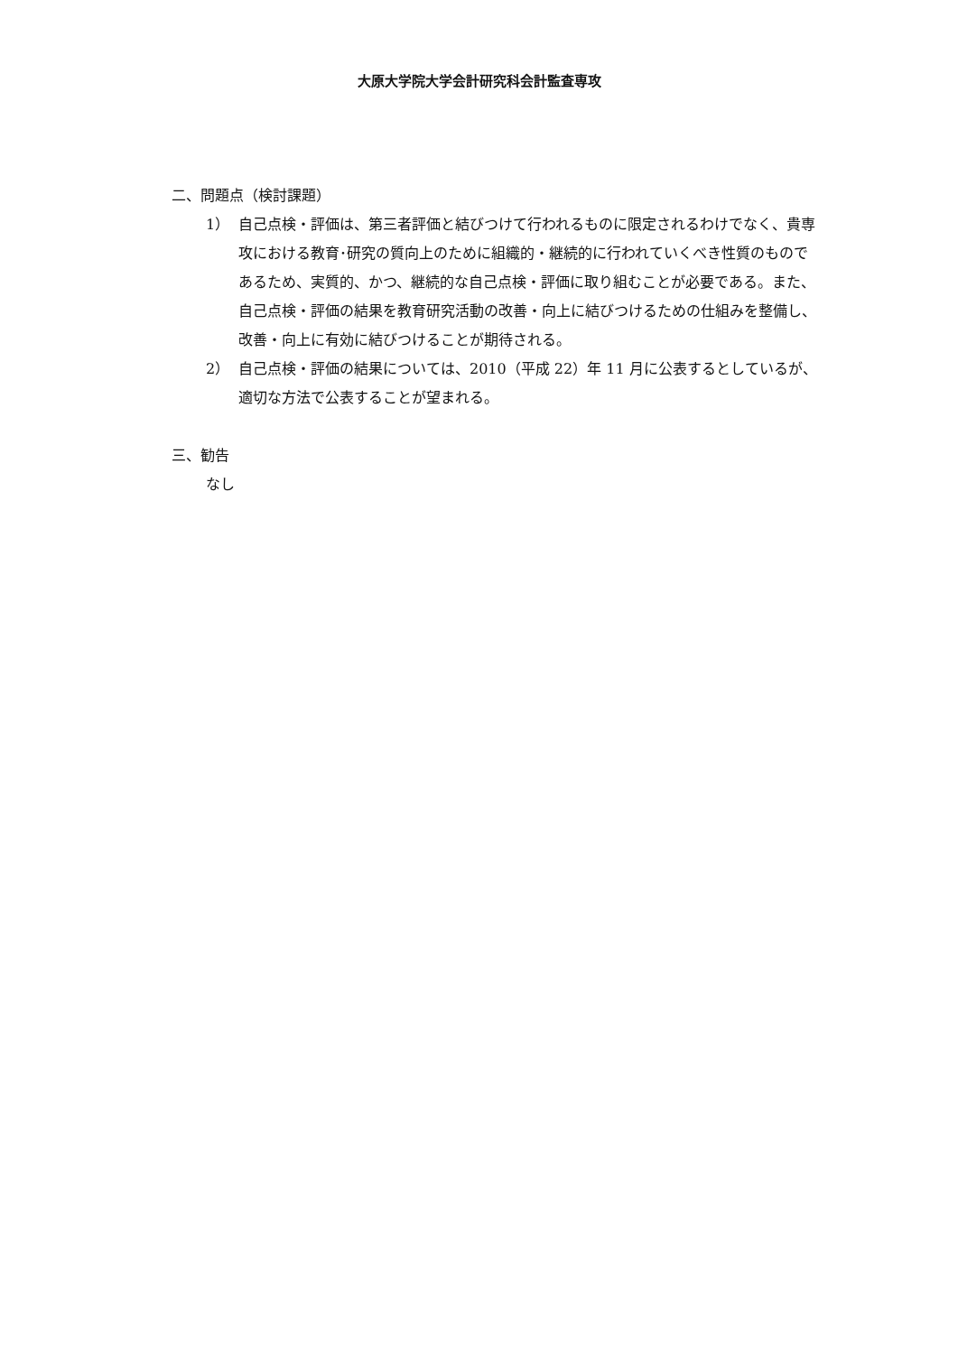大原大学院大学会計研究科会計監査専攻
二、問題点（検討課題）
1） 自己点検・評価は、第三者評価と結びつけて行われるものに限定されるわけでなく、貴専攻における教育･研究の質向上のために組織的・継続的に行われていくべき性質のものであるため、実質的、かつ、継続的な自己点検・評価に取り組むことが必要である。また、自己点検・評価の結果を教育研究活動の改善・向上に結びつけるための仕組みを整備し、改善・向上に有効に結びつけることが期待される。
2） 自己点検・評価の結果については、2010（平成 22）年 11 月に公表するとしているが、適切な方法で公表することが望まれる。
三、勧告
なし